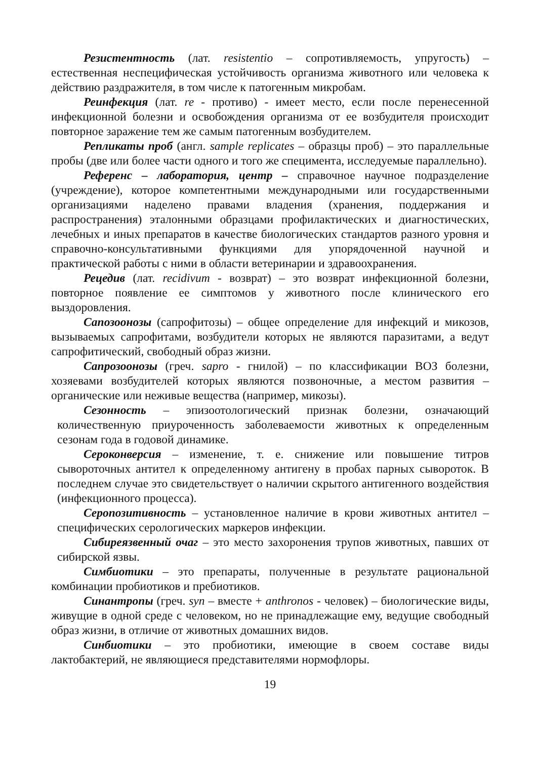Резистентность (лат. resistentio – сопротивляемость, упругость) – естественная неспецифическая устойчивость организма животного или человека к действию раздражителя, в том числе к патогенным микробам.
Реинфекция (лат. re - противо) - имеет место, если после перенесенной инфекционной болезни и освобождения организма от ее возбудителя происходит повторное заражение тем же самым патогенным возбудителем.
Репликаты проб (англ. sample replicates – образцы проб) – это параллельные пробы (две или более части одного и того же специмента, исследуемые параллельно).
Референс – лаборатория, центр – справочное научное подразделение (учреждение), которое компетентными международными или государственными организациями наделено правами владения (хранения, поддержания и распространения) эталонными образцами профилактических и диагностических, лечебных и иных препаратов в качестве биологических стандартов разного уровня и справочно-консультативными функциями для упорядоченной научной и практической работы с ними в области ветеринарии и здравоохранения.
Рецедив (лат. recidivum - возврат) – это возврат инфекционной болезни, повторное появление ее симптомов у животного после клинического его выздоровления.
Сапозоонозы (сапрофитозы) – общее определение для инфекций и микозов, вызываемых сапрофитами, возбудители которых не являются паразитами, а ведут сапрофитический, свободный образ жизни.
Сапрозоонозы (греч. sapro - гнилой) – по классификации ВОЗ болезни, хозяевами возбудителей которых являются позвоночные, а местом развития – органические или неживые вещества (например, микозы).
Сезонность – эпизоотологический признак болезни, означающий количественную приуроченность заболеваемости животных к определенным сезонам года в годовой динамике.
Сероконверсия – изменение, т. е. снижение или повышение титров сывороточных антител к определенному антигену в пробах парных сывороток. В последнем случае это свидетельствует о наличии скрытого антигенного воздействия (инфекционного процесса).
Серопозитивность – установленное наличие в крови животных антител – специфических серологических маркеров инфекции.
Сибиреязвенный очаг – это место захоронения трупов животных, павших от сибирской язвы.
Симбиотики – это препараты, полученные в результате рациональной комбинации пробиотиков и пребиотиков.
Синантропы (греч. syn – вместе + anthronos - человек) – биологические виды, живущие в одной среде с человеком, но не принадлежащие ему, ведущие свободный образ жизни, в отличие от животных домашних видов.
Синбиотики – это пробиотики, имеющие в своем составе виды лактобактерий, не являющиеся представителями нормофлоры.
19